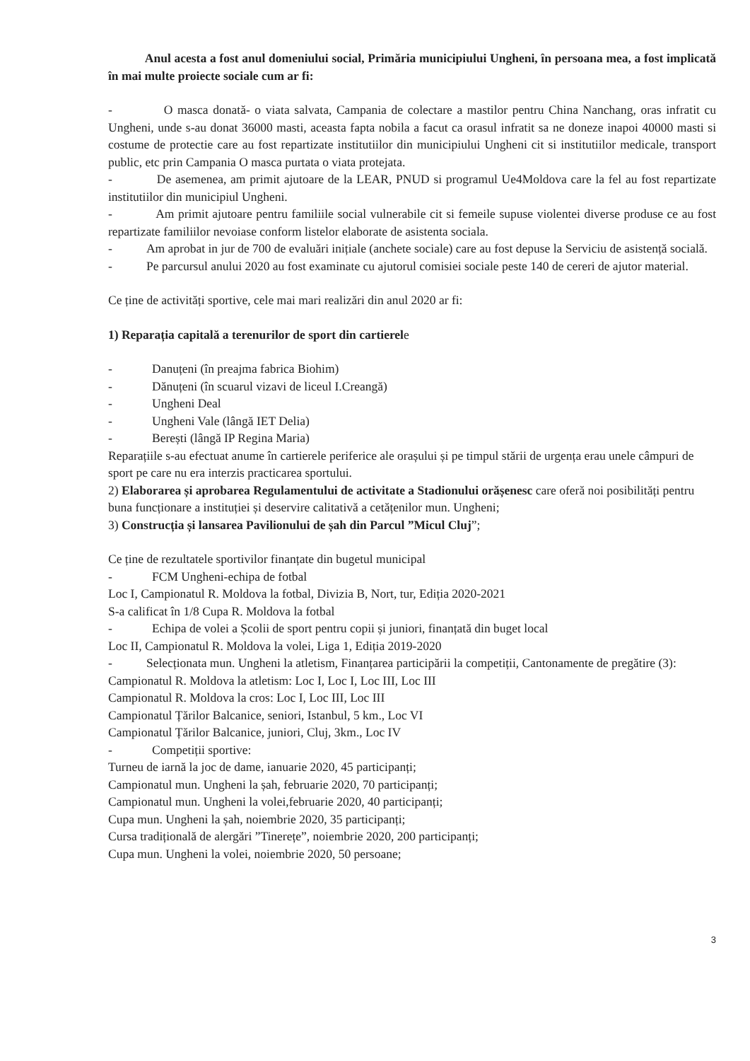Anul acesta a fost anul domeniului social, Primăria municipiului Ungheni, în persoana mea, a fost implicată în mai multe proiecte sociale cum ar fi:
- O masca donată- o viata salvata, Campania de colectare a mastilor pentru China Nanchang, oras infratit cu Ungheni, unde s-au donat 36000 masti, aceasta fapta nobila a facut ca orasul infratit sa ne doneze inapoi 40000 masti si costume de protectie care au fost repartizate institutiilor din municipiului Ungheni cit si institutiilor medicale, transport public, etc prin Campania O masca purtata o viata protejata.
- De asemenea, am primit ajutoare de la LEAR, PNUD si programul Ue4Moldova care la fel au fost repartizate institutiilor din municipiul Ungheni.
- Am primit ajutoare pentru familiile social vulnerabile cit si femeile supuse violentei diverse produse ce au fost repartizate familiilor nevoiase conform listelor elaborate de asistenta sociala.
- Am aprobat in jur de 700 de evaluări inițiale (anchete sociale) care au fost depuse la Serviciu de asistență socială.
- Pe parcursul anului 2020 au fost examinate cu ajutorul comisiei sociale peste 140 de cereri de ajutor material.
Ce ține de activități sportive, cele mai mari realizări din anul 2020 ar fi:
1) Reparația capitală a terenurilor de sport din cartierele
- Danuțeni (în preajma fabrica Biohim)
- Dănuțeni (în scuarul vizavi de liceul I.Creangă)
- Ungheni Deal
- Ungheni Vale (lângă IET Delia)
- Berești (lângă IP Regina Maria)
Reparațiile s-au efectuat anume în cartierele periferice ale orașului și pe timpul stării de urgența erau unele câmpuri de sport pe care nu era interzis practicarea sportului.
2) Elaborarea și aprobarea Regulamentului de activitate a Stadionului orășenesc care oferă noi posibilități pentru buna funcționare a instituției și deservire calitativă a cetățenilor mun. Ungheni;
3) Construcția și lansarea Pavilionului de șah din Parcul ”Micul Cluj”;
Ce ține de rezultatele sportivilor finanțate din bugetul municipal
- FCM Ungheni-echipa de fotbal
Loc I, Campionatul R. Moldova la fotbal, Divizia B, Nort, tur, Ediția 2020-2021
S-a calificat în 1/8 Cupa R. Moldova la fotbal
- Echipa de volei a Școlii de sport pentru copii și juniori, finanțată din buget local
Loc II, Campionatul R. Moldova la volei, Liga 1, Ediția 2019-2020
- Selecționata mun. Ungheni la atletism, Finanțarea participării la competiții, Cantonamente de pregătire (3):
Campionatul R. Moldova la atletism: Loc I, Loc I, Loc III, Loc III
Campionatul R. Moldova la cros: Loc I, Loc III, Loc III
Campionatul Țărilor Balcanice, seniori, Istanbul, 5 km., Loc VI
Campionatul Țărilor Balcanice, juniori, Cluj, 3km., Loc IV
- Competiții sportive:
Turneu de iarnă la joc de dame, ianuarie 2020, 45 participanți;
Campionatul mun. Ungheni la șah, februarie 2020, 70 participanți;
Campionatul mun. Ungheni la volei,februarie 2020, 40 participanți;
Cupa mun. Ungheni la șah, noiembrie 2020, 35 participanți;
Cursa tradițională de alergări ”Tinerețe”, noiembrie 2020, 200 participanți;
Cupa mun. Ungheni la volei, noiembrie 2020, 50 persoane;
3